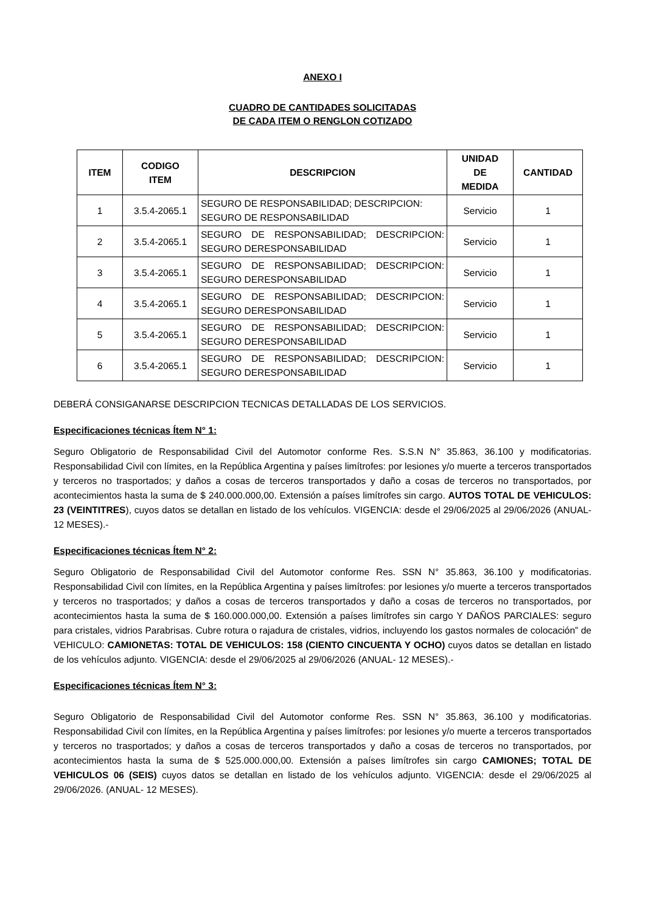ANEXO I
CUADRO DE CANTIDADES SOLICITADAS
DE CADA ITEM O RENGLON COTIZADO
| ITEM | CODIGO ITEM | DESCRIPCION | UNIDAD DE MEDIDA | CANTIDAD |
| --- | --- | --- | --- | --- |
| 1 | 3.5.4-2065.1 | SEGURO DE RESPONSABILIDAD; DESCRIPCION: SEGURO DE RESPONSABILIDAD | Servicio | 1 |
| 2 | 3.5.4-2065.1 | SEGURO DE RESPONSABILIDAD; DESCRIPCION: SEGURO DERESPONSABILIDAD | Servicio | 1 |
| 3 | 3.5.4-2065.1 | SEGURO DE RESPONSABILIDAD; DESCRIPCION: SEGURO DERESPONSABILIDAD | Servicio | 1 |
| 4 | 3.5.4-2065.1 | SEGURO DE RESPONSABILIDAD; DESCRIPCION: SEGURO DERESPONSABILIDAD | Servicio | 1 |
| 5 | 3.5.4-2065.1 | SEGURO DE RESPONSABILIDAD; DESCRIPCION: SEGURO DERESPONSABILIDAD | Servicio | 1 |
| 6 | 3.5.4-2065.1 | SEGURO DE RESPONSABILIDAD; DESCRIPCION: SEGURO DERESPONSABILIDAD | Servicio | 1 |
DEBERÁ CONSIGANARSE DESCRIPCION TECNICAS DETALLADAS DE LOS SERVICIOS.
Especificaciones técnicas Ítem N° 1:
Seguro Obligatorio de Responsabilidad Civil del Automotor conforme Res. S.S.N N° 35.863, 36.100 y modificatorias. Responsabilidad Civil con límites, en la República Argentina y países limítrofes: por lesiones y/o muerte a terceros transportados y terceros no trasportados; y daños a cosas de terceros transportados y daño a cosas de terceros no transportados, por acontecimientos hasta la suma de $ 240.000.000,00. Extensión a países limítrofes sin cargo. AUTOS TOTAL DE VEHICULOS: 23 (VEINTITRES), cuyos datos se detallan en listado de los vehículos. VIGENCIA: desde el 29/06/2025 al 29/06/2026 (ANUAL- 12 MESES).-
Especificaciones técnicas Ítem N° 2:
Seguro Obligatorio de Responsabilidad Civil del Automotor conforme Res. SSN N° 35.863, 36.100 y modificatorias. Responsabilidad Civil con límites, en la República Argentina y países limítrofes: por lesiones y/o muerte a terceros transportados y terceros no trasportados; y daños a cosas de terceros transportados y daño a cosas de terceros no transportados, por acontecimientos hasta la suma de $ 160.000.000,00. Extensión a países limítrofes sin cargo Y DAÑOS PARCIALES: seguro para cristales, vidrios Parabrisas. Cubre rotura o rajadura de cristales, vidrios, incluyendo los gastos normales de colocación” de VEHICULO: CAMIONETAS: TOTAL DE VEHICULOS: 158 (CIENTO CINCUENTA Y OCHO) cuyos datos se detallan en listado de los vehículos adjunto. VIGENCIA: desde el 29/06/2025 al 29/06/2026 (ANUAL- 12 MESES).-
Especificaciones técnicas Ítem N° 3:
Seguro Obligatorio de Responsabilidad Civil del Automotor conforme Res. SSN N° 35.863, 36.100 y modificatorias. Responsabilidad Civil con límites, en la República Argentina y países limítrofes: por lesiones y/o muerte a terceros transportados y terceros no trasportados; y daños a cosas de terceros transportados y daño a cosas de terceros no transportados, por acontecimientos hasta la suma de $ 525.000.000,00. Extensión a países limítrofes sin cargo CAMIONES; TOTAL DE VEHICULOS 06 (SEIS) cuyos datos se detallan en listado de los vehículos adjunto. VIGENCIA: desde el 29/06/2025 al 29/06/2026. (ANUAL- 12 MESES).